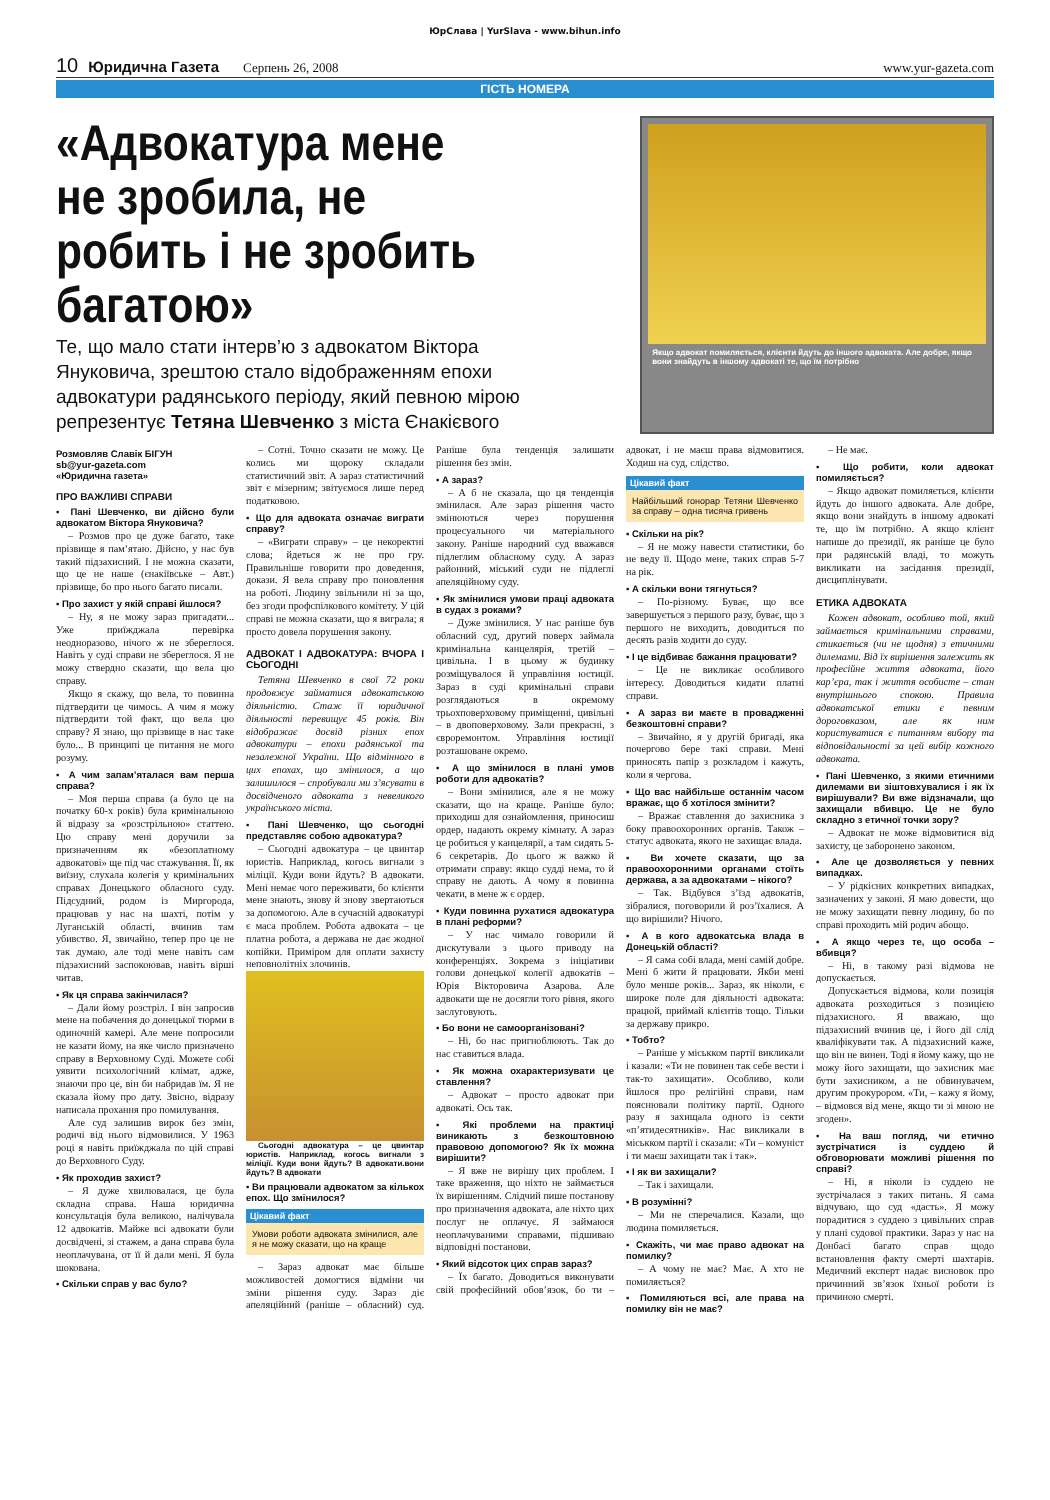ЮрСлава | YurSlava - www.bihun.info
10 Юридична Газета Серпень 26, 2008 www.yur-gazeta.com
ГІСТЬ НОМЕРА
«Адвокатура мене не зробила, не робить і не зробить багатою»
Те, що мало стати інтерв’ю з адвокатом Віктора Януковича, зрештою стало відображенням епохи адвокатури радянського періоду, який певною мірою репрезентує Тетяна Шевченко з міста Єнакієвого
Якщо адвокат помиляється, клієнти йдуть до іншого адвоката. Але добре, якщо вони знайдуть в іншому адвокаті те, що їм потрібно
Розмовляв Славік БІГУН
sb@yur-gazeta.com
«Юридична газета»
ПРО ВАЖЛИВІ СПРАВИ
▪ Пані Шевченко, ви дійсно були адвокатом Віктора Януковича?
– Розмов про це дуже багато, таке прізвище я пам’ятаю. Дійсно, у нас був такий підзахисний. І не можна сказати, що це не наше (єнакіївське – Авт.) прізвище, бо про нього багато писали.
▪ Про захист у якій справі йшлося?
– Ну, я не можу зараз пригадати... Уже приїжджала перевірка неодноразово, нічого ж не збереглося. Навіть у суді справи не збереглося. Я не можу ствердно сказати, що вела цю справу.
Якщо я скажу, що вела, то повинна підтвердити це чимось. А чим я можу підтвердити той факт, що вела цю справу? Я знаю, що прізвище в нас таке було... В принципі це питання не мого розуму.
▪ А чим запам’яталася вам перша справа?
– Моя перша справа (а було це на початку 60-х років) була кримінальною й відразу за «розстрільною» статтею. Цю справу мені доручили за призначенням як «безоплатному адвокатові» ще під час стажування. Її, як виїзну, слухала колегія у кримінальних справах Донецького обласного суду. Підсудний, родом із Миргорода, працював у нас на шахті, потім у Луганській області, вчинив там убивство. Я, звичайно, тепер про це не так думаю, але тоді мене навіть сам підзахисний заспокоював, навіть вірші читав.
▪ Як ця справа закінчилася?
– Дали йому розстріл. І він запросив мене на побачення до донецької тюрми в одиночній камері. Але мене попросили не казати йому, на яке число призначено справу в Верховному Суді. Можете собі уявити психологічний клімат, адже, знаючи про це, він би набридав їм. Я не сказала йому про дату. Звісно, відразу написала прохання про помилування.
Але суд залишив вирок без змін, родичі від нього відмовилися. У 1963 році я навіть приїжджала по цій справі до Верховного Суду.
▪ Як проходив захист?
– Я дуже хвилювалася, це була складна справа. Наша юридична консультація була великою, налічувала 12 адвокатів. Майже всі адвокати були досвідчені, зі стажем, а дана справа була неоплачувана, от її й дали мені. Я була шокована.
▪ Скільки справ у вас було?
– Сотні. Точно сказати не можу. Це колись ми щороку складали статистичний звіт. А зараз статистичний звіт є мізерним; звітуємося лише перед податковою.
▪ Що для адвоката означає виграти справу?
– «Виграти справу» – це некоректні слова; йдеться ж не про гру. Правильніше говорити про доведення, докази. Я вела справу про поновлення на роботі. Людину звільнили ні за що, без згоди профспілкового комітету. У цій справі не можна сказати, що я виграла; я просто довела порушення закону.
АДВОКАТ І АДВОКАТУРА: ВЧОРА І СЬОГОДНІ
Тетяна Шевченко в свої 72 роки продовжує займатися адвокатською діяльністю. Стаж її юридичної діяльності перевищує 45 років. Він відображає досвід різних епох адвокатури – епохи радянської та незалежної України. Що відмінного в цих епохах, що змінилося, а що залишилося – спробували ми з’ясувати в досвідченого адвоката з невеликого українського міста.
▪ Пані Шевченко, що сьогодні представляє собою адвокатура?
– Сьогодні адвокатура – це цвинтар юристів. Наприклад, когось вигнали з міліції. Куди вони йдуть? В адвокати. Мені немає чого переживати, бо клієнти мене знають, знову й знову звертаються за допомогою. Але в сучасній адвокатурі є маса проблем. Робота адвоката – це платна робота, а держава не дає жодної копійки. Приміром для оплати захисту неповнолітніх злочинів.
Сьогодні адвокатура – це цвинтар юристів. Наприклад, когось вигнали з міліції. Куди вони йдуть? В адвокати.вони йдуть? В адвокати
▪ Ви працювали адвокатом за кількох епох. Що змінилося?
Цікавий факт
Умови роботи адвоката змінилися, але я не можу сказати, що на краще
– Зараз адвокат має більше можливостей домогтися відміни чи зміни рішення суду. Зараз діє апеляційний (раніше – обласний) суд. Раніше була тенденція залишати рішення без змін.
▪ А зараз?
– А б не сказала, що ця тенденція змінилася. Але зараз рішення часто змінюються через порушення процесуального чи матеріального закону. Раніше народний суд вважався підлеглим обласному суду. А зараз районний, міський суди не підлеглі апеляційному суду.
▪ Як змінилися умови праці адвоката в судах з роками?
– Дуже змінилися. У нас раніше був обласний суд, другий поверх займала кримінальна канцелярія, третій – цивільна. І в цьому ж будинку розміщувалося й управління юстиції. Зараз в суді кримінальні справи розглядаються в окремому трьохповерховому приміщенні, цивільні – в двоповерховому. Зали прекрасні, з євроремонтом. Управління юстиції розташоване окремо.
▪ А що змінилося в плані умов роботи для адвокатів?
– Вони змінилися, але я не можу сказати, що на краще. Раніше було: приходиш для ознайомлення, приносиш ордер, надають окрему кімнату. А зараз це робиться у канцелярії, а там сидять 5-6 секретарів. До цього ж важко й отримати справу: якщо судді нема, то й справу не дають. А чому я повинна чекати, в мене ж є ордер.
▪ Куди повинна рухатися адвокатура в плані реформи?
– У нас чимало говорили й дискутували з цього приводу на конференціях. Зокрема з ініціативи голови донецької колегії адвокатів – Юрія Вікторовича Азарова. Але адвокати ще не досягли того рівня, якого заслуговують.
▪ Бо вони не самоорганізовані?
– Ні, бо нас пригноблюють. Так до нас ставиться влада.
▪ Як можна охарактеризувати це ставлення?
– Адвокат – просто адвокат при адвокаті. Ось так.
▪ Які проблеми на практиці виникають з безкоштовною правовою допомогою? Як їх можна вирішити?
– Я вже не вирішу цих проблем. І таке враження, що ніхто не займається їх вирішенням. Слідчий пише постанову про призначення адвоката, але ніхто цих послуг не оплачує. Я займаюся неоплачуваними справами, підшиваю відповідні постанови.
▪ Який відсоток цих справ зараз?
– Їх багато. Доводиться виконувати свій професійний обов’язок, бо ти – адвокат, і не маєш права відмовитися. Ходиш на суд, слідство.
Цікавий факт
Найбільший гонорар Тетяни Шевченко за справу – одна тисяча гривень
▪ Скільки на рік?
– Я не можу навести статистики, бо не веду її. Щодо мене, таких справ 5-7 на рік.
▪ А скільки вони тягнуться?
– По-різному. Буває, що все завершується з першого разу, буває, що з першого не виходить, доводиться по десять разів ходити до суду.
▪ І це відбиває бажання працювати?
– Це не викликає особливого інтересу. Доводиться кидати платні справи.
▪ А зараз ви маєте в провадженні безкоштовні справи?
– Звичайно, я у другій бригаді, яка почергово бере такі справи. Мені приносять папір з розкладом і кажуть, коли я черговa.
▪ Що вас найбільше останнім часом вражає, що б хотілося змінити?
– Вражає ставлення до захисника з боку правоохоронних органів. Також – статус адвоката, якого не захищає влада.
▪ Ви хочете сказати, що за правоохоронними органами стоїть держава, а за адвокатами – нікого?
– Так. Відбувся з’їзд адвокатів, зібралися, поговорили й роз’їхалися. А що вирішили? Нічого.
▪ А в кого адвокатська влада в Донецькій області?
– Я сама собі влада, мені самій добре. Мені б жити й працювати. Якби мені було менше років... Зараз, як ніколи, є широке поле для діяльності адвоката: працюй, приймай клієнтів тощо. Тільки за державу прикро.
▪ Тобто?
– Раніше у міськком партії викликали і казали: «Ти не повинен так себе вести і так-то захищати». Особливо, коли йшлося про релігійні справи, нам пояснювали політику партії. Одного разу я захищала одного із секти «п’ятидесятників». Нас викликали в міськком партії і сказали: «Ти – комуніст і ти маєш захищати так і так».
▪ І як ви захищали?
– Так і захищали.
▪ В розумінні?
– Ми не сперечалися. Казали, що людина помиляється.
▪ Скажіть, чи має право адвокат на помилку?
– А чому не має? Має. А хто не помиляється?
▪ Помиляються всі, але права на помилку він не має?
– Не має.
▪ Що робити, коли адвокат помиляється?
– Якщо адвокат помиляється, клієнти йдуть до іншого адвоката. Але добре, якщо вони знайдуть в іншому адвокаті те, що їм потрібно. А якщо клієнт напише до президії, як раніше це було при радянській владі, то можуть викликати на засідання президії, дисциплінувати.
ЕТИКА АДВОКАТА
Кожен адвокат, особливо той, який займається кримінальними справами, стикається (чи не щодня) з етичними дилемами. Від їх вирішення залежить як професійне життя адвоката, його кар’єра, так і життя особисте – стан внутрішнього спокою. Правила адвокатської етики є певним дороговказом, але як ним користуватися є питанням вибору та відповідальності за цей вибір кожного адвоката.
▪ Пані Шевченко, з якими етичними дилемами ви зіштовхувалися і як їх вирішували? Ви вже відзначали, що захищали вбивцю. Це не було складно з етичної точки зору?
– Адвокат не може відмовитися від захисту, це заборонено законом.
▪ Але це дозволяється у певних випадках.
– У рідкісних конкретних випадках, зазначених у законі. Я маю довести, що не можу захищати певну людину, бо по справі проходить мій родич абощо.
▪ А якщо через те, що особа – вбивця?
– Ні, в такому разі відмова не допускається.
Допускається відмова, коли позиція адвоката розходиться з позицією підзахисного. Я вважаю, що підзахисний вчинив це, і його дії слід кваліфікувати так. А підзахисний каже, що він не винен. Тоді я йому кажу, що не можу його захищати, що захисник має бути захисником, а не обвинувачем, другим прокурором. «Ти, – кажу я йому, – відмовся від мене, якщо ти зі мною не згоден».
▪ На ваш погляд, чи етично зустрічатися із суддею й обговорювати можливі рішення по справі?
– Ні, я ніколи із суддею не зустрічалася з таких питань. Я сама відчуваю, що суд «дасть». Я можу порадитися з суддею з цивільних справ у плані судової практики. Зараз у нас на Донбасі багато справ щодо встановлення факту смерті шахтарів. Медичний експерт надає висновок про причинний зв’язок їхньої роботи із причиною смерті.